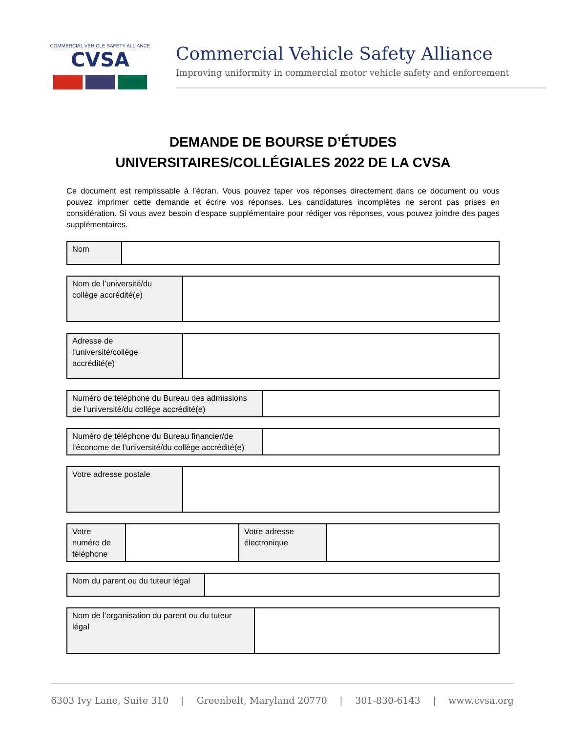COMMERCIAL VEHICLE SAFETY ALLIANCE
CVSA
Commercial Vehicle Safety Alliance
Improving uniformity in commercial motor vehicle safety and enforcement
DEMANDE DE BOURSE D’ÉTUDES
UNIVERSITAIRES/COLLÉGIALES 2022 DE LA CVSA
Ce document est remplissable à l’écran. Vous pouvez taper vos réponses directement dans ce document ou vous pouvez imprimer cette demande et écrire vos réponses. Les candidatures incomplètes ne seront pas prises en considération. Si vous avez besoin d’espace supplémentaire pour rédiger vos réponses, vous pouvez joindre des pages supplémentaires.
| Nom | |
| Nom de l’université/du collège accrédité(e) | |
| Adresse de l’université/collège accrédité(e) | |
| Numéro de téléphone du Bureau des admissions de l’université/du collège accrédité(e) | |
| Numéro de téléphone du Bureau financier/de l’économe de l’université/du collège accrédité(e) | |
| Votre adresse postale | |
| Votre numéro de téléphone | | Votre adresse électronique | |
| Nom du parent ou du tuteur légal | |
| Nom de l’organisation du parent ou du tuteur légal | |
6303 Ivy Lane, Suite 310 | Greenbelt, Maryland 20770 | 301-830-6143 | www.cvsa.org